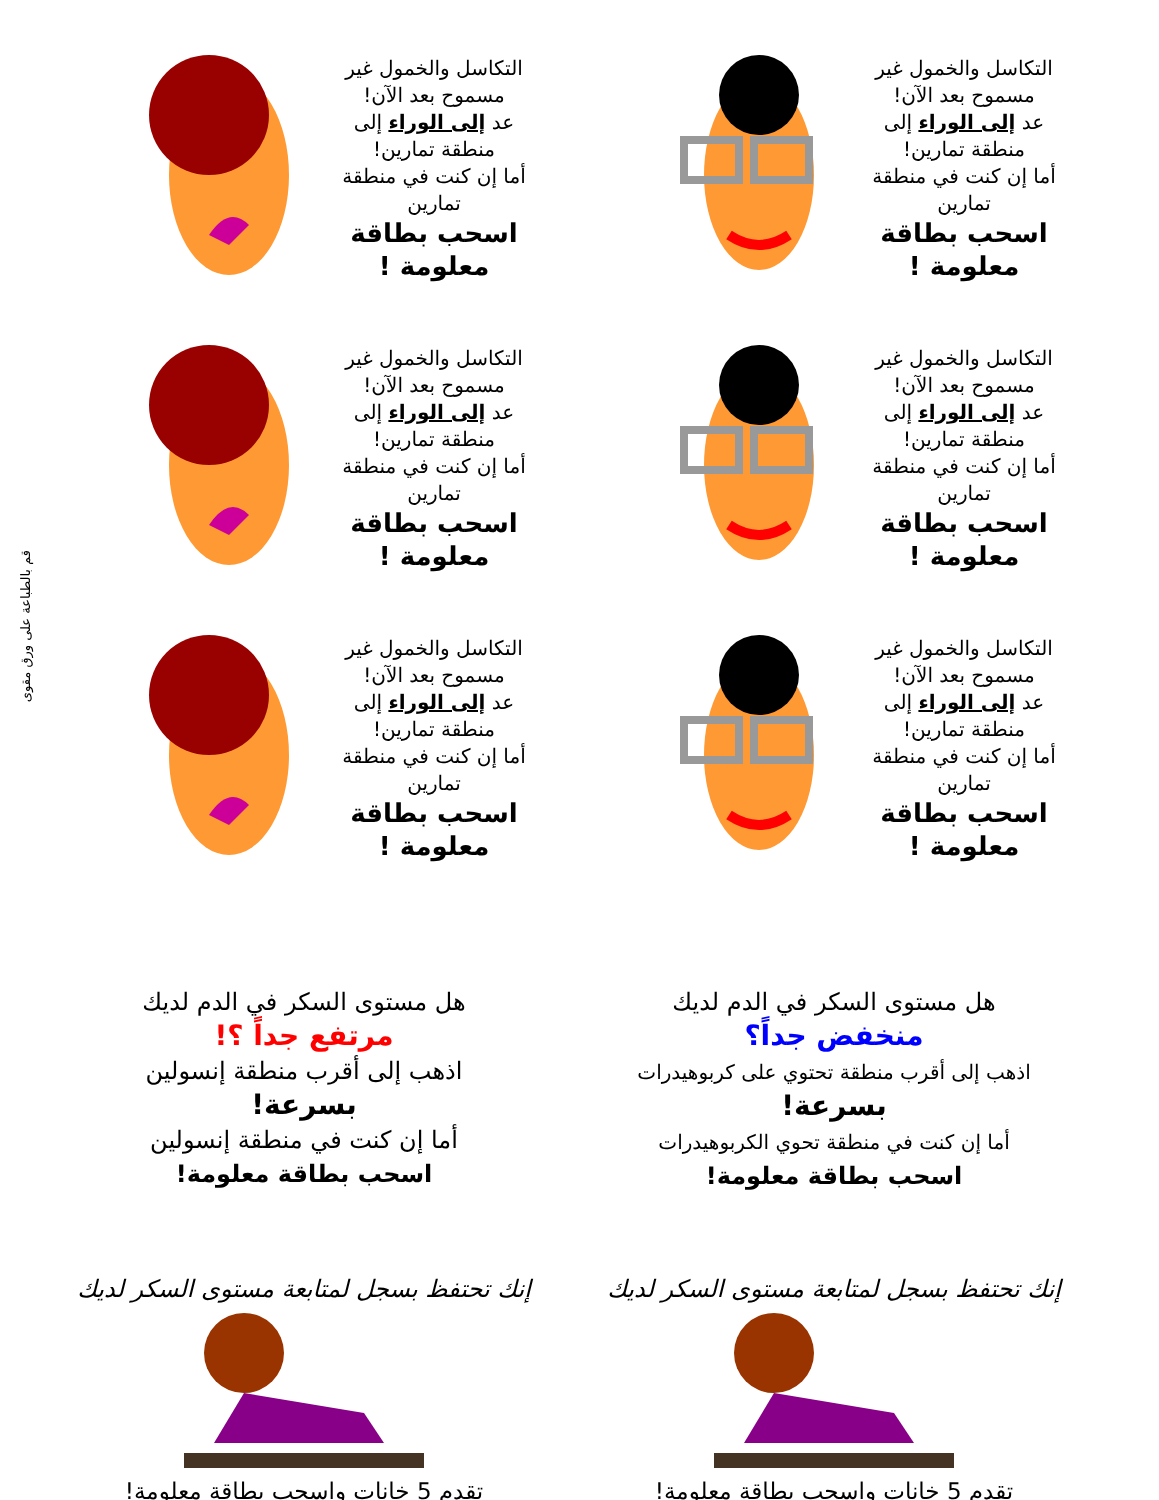قم بالطباعة على ورق مقوى
التكاسل والخمول غير مسموح بعد الآن!
عد إلى الوراء إلى منطقة تمارين!
أما إن كنت في منطقة تمارين
اسحب بطاقة معلومة !
التكاسل والخمول غير مسموح بعد الآن!
عد إلى الوراء إلى منطقة تمارين!
أما إن كنت في منطقة تمارين
اسحب بطاقة معلومة !
التكاسل والخمول غير مسموح بعد الآن!
عد إلى الوراء إلى منطقة تمارين!
أما إن كنت في منطقة تمارين
اسحب بطاقة معلومة !
التكاسل والخمول غير مسموح بعد الآن!
عد إلى الوراء إلى منطقة تمارين!
أما إن كنت في منطقة تمارين
اسحب بطاقة معلومة !
التكاسل والخمول غير مسموح بعد الآن!
عد إلى الوراء إلى منطقة تمارين!
أما إن كنت في منطقة تمارين
اسحب بطاقة معلومة !
التكاسل والخمول غير مسموح بعد الآن!
عد إلى الوراء إلى منطقة تمارين!
أما إن كنت في منطقة تمارين
اسحب بطاقة معلومة !
هل مستوى السكر في الدم لديك
منخفض جداً؟
اذهب إلى أقرب منطقة تحتوي على كربوهيدرات
بسرعة!
أما إن كنت في منطقة تحوي الكربوهيدرات
اسحب بطاقة معلومة!
هل مستوى السكر في الدم لديك
مرتفع جداً ؟!
اذهب إلى أقرب منطقة إنسولين
بسرعة!
أما إن كنت في منطقة إنسولين
اسحب بطاقة معلومة!
إنك تحتفظ بسجل لمتابعة مستوى السكر لديك
تقدم 5 خانات واسحب بطاقة معلومة!
إنك تحتفظ بسجل لمتابعة مستوى السكر لديك
تقدم 5 خانات واسحب بطاقة معلومة!